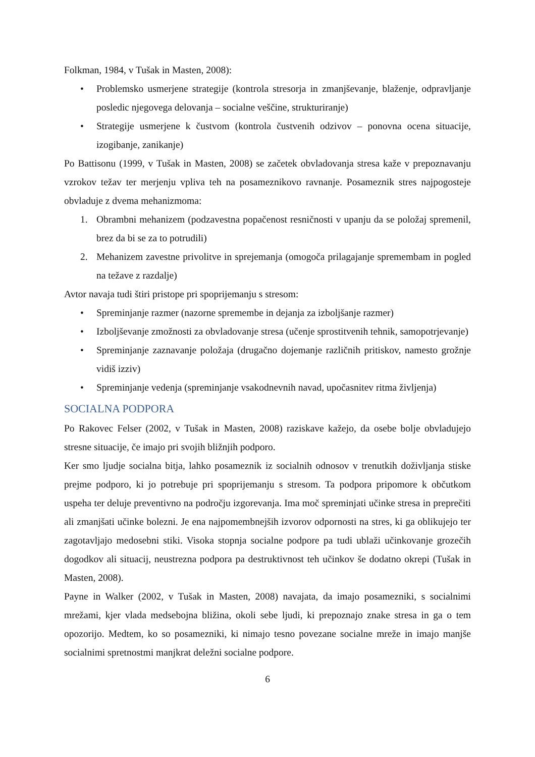Folkman, 1984, v Tušak in Masten, 2008):
• Problemsko usmerjene strategije (kontrola stresorja in zmanjševanje, blaženje, odpravljanje posledic njegovega delovanja – socialne veščine, strukturiranje)
• Strategije usmerjene k čustvom (kontrola čustvenih odzivov – ponovna ocena situacije, izogibanje, zanikanje)
Po Battisonu (1999, v Tušak in Masten, 2008) se začetek obvladovanja stresa kaže v prepoznavanju vzrokov težav ter merjenju vpliva teh na posameznikovo ravnanje. Posameznik stres najpogosteje obvladuje z dvema mehanizmoma:
1. Obrambni mehanizem (podzavestna popačenost resničnosti v upanju da se položaj spremenil, brez da bi se za to potrudili)
2. Mehanizem zavestne privolitve in sprejemanja (omogoča prilagajanje spremembam in pogled na težave z razdalje)
Avtor navaja tudi štiri pristope pri spoprijemanju s stresom:
• Spreminjanje razmer (nazorne spremembe in dejanja za izboljšanje razmer)
• Izboljševanje zmožnosti za obvladovanje stresa (učenje sprostitvenih tehnik, samopotrjevanje)
• Spreminjanje zaznavanje položaja (drugačno dojemanje različnih pritiskov, namesto grožnje vidiš izziv)
• Spreminjanje vedenja (spreminjanje vsakodnevnih navad, upočasnitev ritma življenja)
SOCIALNA PODPORA
Po Rakovec Felser (2002, v Tušak in Masten, 2008) raziskave kažejo, da osebe bolje obvladujejo stresne situacije, če imajo pri svojih bližnjih podporo.
Ker smo ljudje socialna bitja, lahko posameznik iz socialnih odnosov v trenutkih doživljanja stiske prejme podporo, ki jo potrebuje pri spoprijemanju s stresom. Ta podpora pripomore k občutkom uspeha ter deluje preventivno na področju izgorevanja. Ima moč spreminjati učinke stresa in preprečiti ali zmanjšati učinke bolezni. Je ena najpomembnejših izvorov odpornosti na stres, ki ga oblikujejo ter zagotavljajo medosebni stiki. Visoka stopnja socialne podpore pa tudi ublaži učinkovanje grozečih dogodkov ali situacij, neustrezna podpora pa destruktivnost teh učinkov še dodatno okrepi (Tušak in Masten, 2008).
Payne in Walker (2002, v Tušak in Masten, 2008) navajata, da imajo posamezniki, s socialnimi mrežami, kjer vlada medsebojna bližina, okoli sebe ljudi, ki prepoznajo znake stresa in ga o tem opozorijo. Medtem, ko so posamezniki, ki nimajo tesno povezane socialne mreže in imajo manjše socialnimi spretnostmi manjkrat deležni socialne podpore.
6